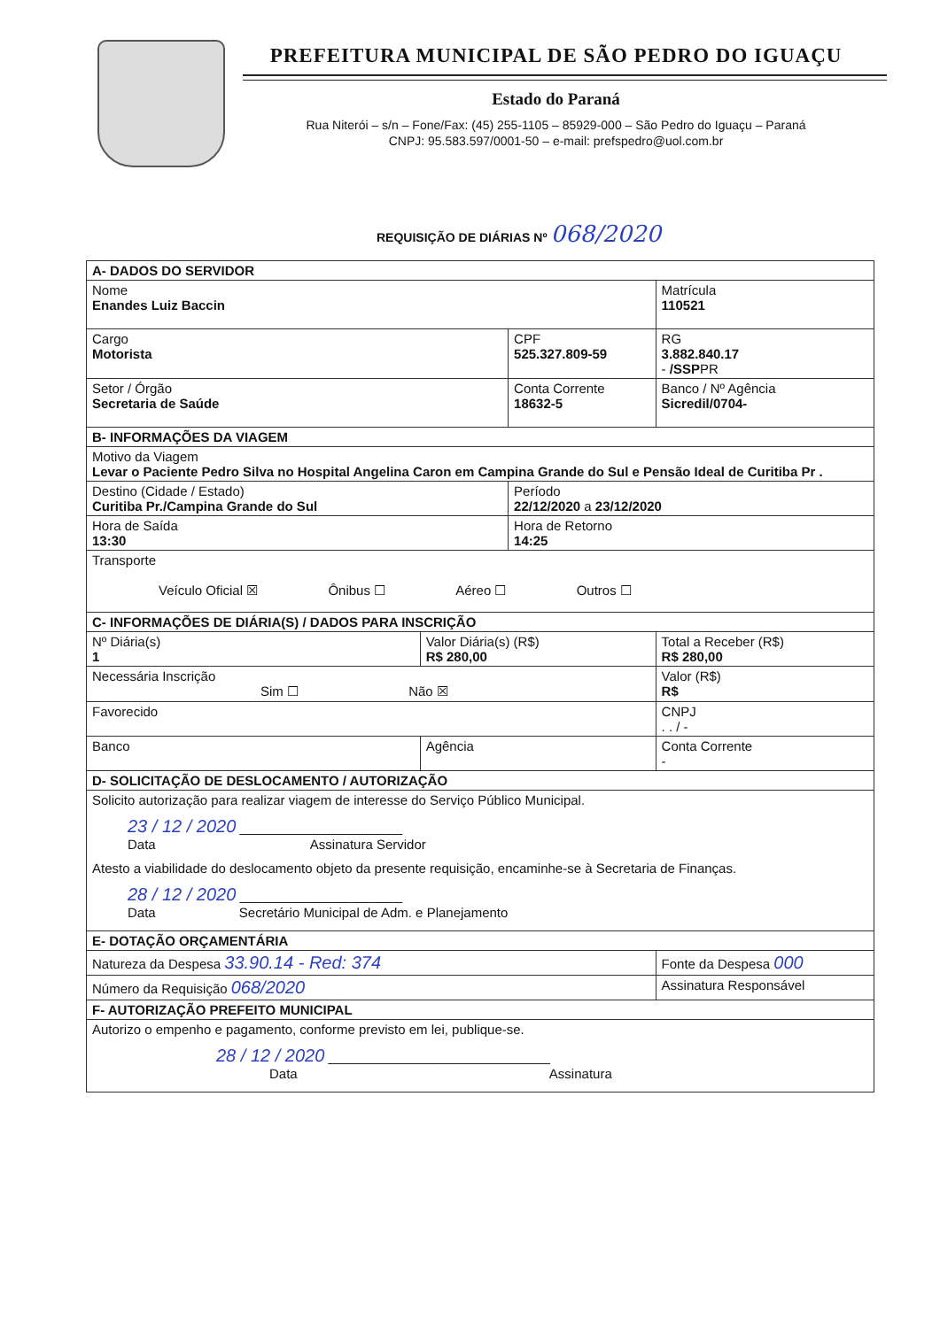PREFEITURA MUNICIPAL DE SÃO PEDRO DO IGUAÇU
Estado do Paraná
Rua Niterói – s/n – Fone/Fax: (45) 255-1105 – 85929-000 – São Pedro do Iguaçu – Paraná
CNPJ: 95.583.597/0001-50 – e-mail: prefspedro@uol.com.br
REQUISIÇÃO DE DIÁRIAS Nº 068/2020
| A- DADOS DO SERVIDOR | | | | |
| Nome Enandes Luiz Baccin | | | | Matrícula 110521 |
| Cargo Motorista | | CPF 525.327.809-59 | | RG 3.882.840.17 - /SSP PR |
| Setor / Órgão Secretaria de Saúde | | Conta Corrente 18632-5 | | Banco / Nº Agência Sicredil/0704- |
| B- INFORMAÇÕES DA VIAGEM | | | | |
| Motivo da Viagem Levar o Paciente Pedro Silva no Hospital Angelina Caron em Campina Grande do Sul e Pensão Ideal de Curitiba Pr . | | | | |
| Destino (Cidade / Estado) Curitiba Pr./Campina Grande do Sul | | Período 22/12/2020 a 23/12/2020 | | |
| Hora de Saída 13:30 | | Hora de Retorno 14:25 | | |
| Transporte Veículo Oficial ☒ Ônibus ☐ Aéreo ☐ Outros ☐ | | | | |
| C- INFORMAÇÕES DE DIÁRIA(S) / DADOS PARA INSCRIÇÃO | | | | |
| Nº Diária(s) 1 | Valor Diária(s) (R$) R$ 280,00 | | Total a Receber (R$) R$ 280,00 | |
| Necessária Inscrição Sim ☐ Não ☒ | | | | Valor (R$) R$ |
| Favorecido | | | | CNPJ . . / - |
| Banco | Agência | | | Conta Corrente - |
| D- SOLICITAÇÃO DE DESLOCAMENTO / AUTORIZAÇÃO | | | | |
| Solicito autorização para realizar viagem de interesse do Serviço Público Municipal. 23 / 12 / 2020 ______________________ Data Assinatura Servidor Atesto a viabilidade do deslocamento objeto da presente requisição, encaminhe-se à Secretaria de Finanças. 28 / 12 / 2020 ______________________ Data Secretário Municipal de Adm. e Planejamento | | | | |
| E- DOTAÇÃO ORÇAMENTÁRIA | | | | |
| Natureza da Despesa 33.90.14 - Red: 374 | | | Fonte da Despesa 000 | |
| Número da Requisição 068/2020 | | | Assinatura Responsável | |
| F- AUTORIZAÇÃO PREFEITO MUNICIPAL | | | | |
| Autorizo o empenho e pagamento, conforme previsto em lei, publique-se. 28 / 12 / 2020 ______________________________ Data Assinatura | | | | |